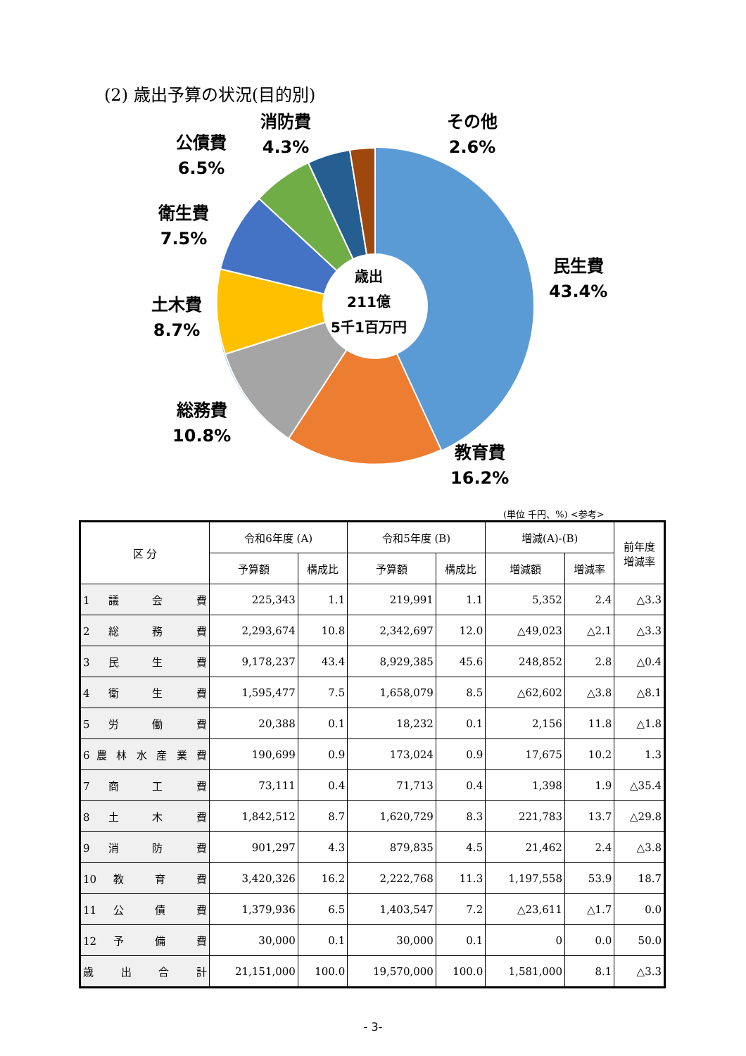(2) 歳出予算の状況(目的別)
消防費
4.3%
その他
2.6%
公債費
6.5%
衛生費
7.5%
土木費
8.7%
総務費
10.8%
民生費
43.4%
教育費
16.2%
歳出
211億
5千1百万円
(単位 千円、%) <参考>
| 区 分 | 令和6年度 (A) | | 令和5年度 (B) | | 増減(A)-(B) | | 前年度 増減率 |
| --- | --- | --- | --- | --- | --- | --- | --- |
| | 予算額 | 構成比 | 予算額 | 構成比 | 増減額 | 増減率 | |
| 1 議 会 費 | 225,343 | 1.1 | 219,991 | 1.1 | 5,352 | 2.4 | △3.3 |
| 2 総 務 費 | 2,293,674 | 10.8 | 2,342,697 | 12.0 | △49,023 | △2.1 | △3.3 |
| 3 民 生 費 | 9,178,237 | 43.4 | 8,929,385 | 45.6 | 248,852 | 2.8 | △0.4 |
| 4 衛 生 費 | 1,595,477 | 7.5 | 1,658,079 | 8.5 | △62,602 | △3.8 | △8.1 |
| 5 労 働 費 | 20,388 | 0.1 | 18,232 | 0.1 | 2,156 | 11.8 | △1.8 |
| 6 農 林 水 産 業 費 | 190,699 | 0.9 | 173,024 | 0.9 | 17,675 | 10.2 | 1.3 |
| 7 商 工 費 | 73,111 | 0.4 | 71,713 | 0.4 | 1,398 | 1.9 | △35.4 |
| 8 土 木 費 | 1,842,512 | 8.7 | 1,620,729 | 8.3 | 221,783 | 13.7 | △29.8 |
| 9 消 防 費 | 901,297 | 4.3 | 879,835 | 4.5 | 21,462 | 2.4 | △3.8 |
| 10 教 育 費 | 3,420,326 | 16.2 | 2,222,768 | 11.3 | 1,197,558 | 53.9 | 18.7 |
| 11 公 債 費 | 1,379,936 | 6.5 | 1,403,547 | 7.2 | △23,611 | △1.7 | 0.0 |
| 12 予 備 費 | 30,000 | 0.1 | 30,000 | 0.1 | 0 | 0.0 | 50.0 |
| 歳 出 合 計 | 21,151,000 | 100.0 | 19,570,000 | 100.0 | 1,581,000 | 8.1 | △3.3 |
- 3-